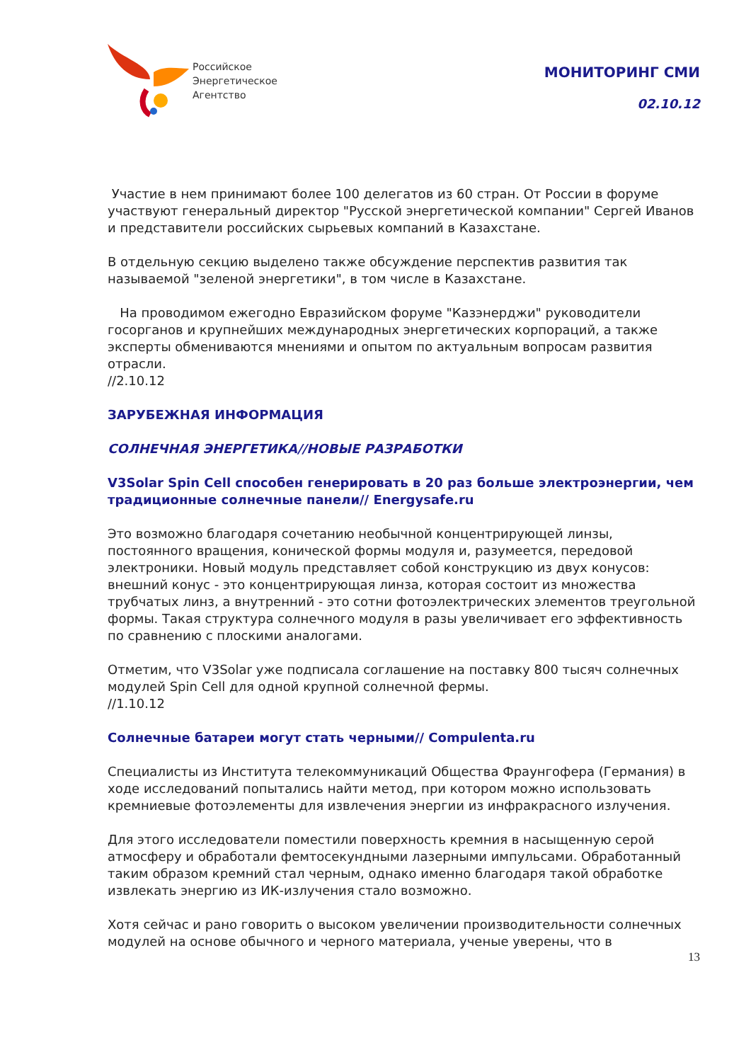Российское
Энергетическое
Агентство
МОНИТОРИНГ СМИ
02.10.12
Участие в нем принимают более 100 делегатов из 60 стран. От России в форуме участвуют генеральный директор "Русской энергетической компании" Сергей Иванов и представители российских сырьевых компаний в Казахстане.
В отдельную секцию выделено также обсуждение перспектив развития так называемой "зеленой энергетики", в том числе в Казахстане.
На проводимом ежегодно Евразийском форуме "Казэнерджи" руководители госорганов и крупнейших международных энергетических корпораций, а также эксперты обмениваются мнениями и опытом по актуальным вопросам развития отрасли.
//2.10.12
ЗАРУБЕЖНАЯ ИНФОРМАЦИЯ
СОЛНЕЧНАЯ ЭНЕРГЕТИКА//НОВЫЕ РАЗРАБОТКИ
V3Solar Spin Cell способен генерировать в 20 раз больше электроэнергии, чем традиционные солнечные панели// Energysafe.ru
Это возможно благодаря сочетанию необычной концентрирующей линзы, постоянного вращения, конической формы модуля и, разумеется, передовой электроники. Новый модуль представляет собой конструкцию из двух конусов: внешний конус - это концентрирующая линза, которая состоит из множества трубчатых линз, а внутренний - это сотни фотоэлектрических элементов треугольной формы. Такая структура солнечного модуля в разы увеличивает его эффективность по сравнению с плоскими аналогами.
Отметим, что V3Solar уже подписала соглашение на поставку 800 тысяч солнечных модулей Spin Cell для одной крупной солнечной фермы.
//1.10.12
Солнечные батареи могут стать черными// Compulenta.ru
Специалисты из Института телекоммуникаций Общества Фраунгофера (Германия) в ходе исследований попытались найти метод, при котором можно использовать кремниевые фотоэлементы для извлечения энергии из инфракрасного излучения.
Для этого исследователи поместили поверхность кремния в насыщенную серой атмосферу и обработали фемтосекундными лазерными импульсами. Обработанный таким образом кремний стал черным, однако именно благодаря такой обработке извлекать энергию из ИК-излучения стало возможно.
Хотя сейчас и рано говорить о высоком увеличении производительности солнечных модулей на основе обычного и черного материала, ученые уверены, что в
13